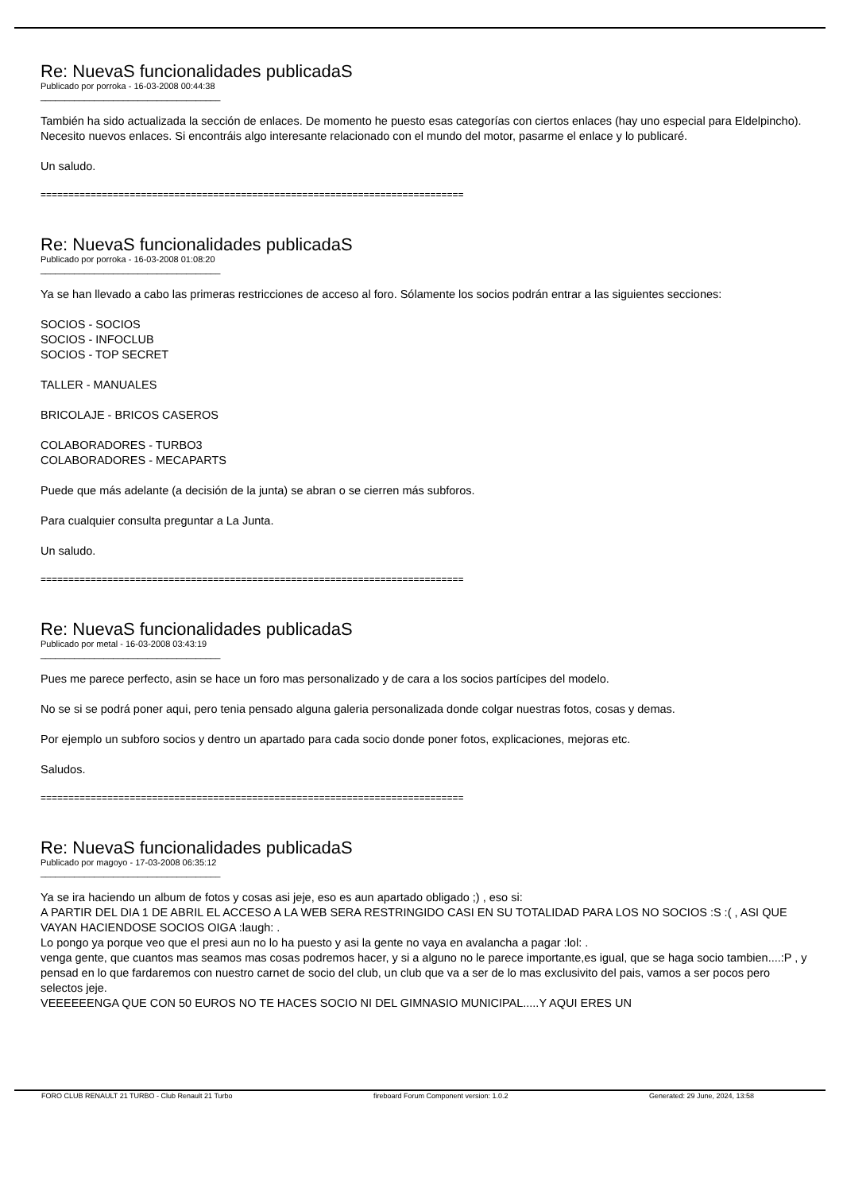Re: NuevaS funcionalidades publicadaS
Publicado por porroka - 16-03-2008 00:44:38
_____________________________________
También ha sido actualizada la sección de enlaces. De momento he puesto esas categorías con ciertos enlaces (hay uno especial para Eldelpincho). Necesito nuevos enlaces. Si encontráis algo interesante relacionado con el mundo del motor, pasarme el enlace y lo publicaré.
Un saludo.
============================================================================
Re: NuevaS funcionalidades publicadaS
Publicado por porroka - 16-03-2008 01:08:20
_____________________________________
Ya se han llevado a cabo las primeras restricciones de acceso al foro. Sólamente los socios podrán entrar a las siguientes secciones:
SOCIOS - SOCIOS
SOCIOS - INFOCLUB
SOCIOS - TOP SECRET
TALLER - MANUALES
BRICOLAJE - BRICOS CASEROS
COLABORADORES - TURBO3
COLABORADORES - MECAPARTS
Puede que más adelante (a decisión de la junta) se abran o se cierren más subforos.
Para cualquier consulta preguntar a La Junta.
Un saludo.
============================================================================
Re: NuevaS funcionalidades publicadaS
Publicado por metal - 16-03-2008 03:43:19
_____________________________________
Pues me parece perfecto, asin se hace un foro mas personalizado y de cara a los socios partícipes del modelo.
No se si se podrá poner aqui, pero tenia pensado alguna galeria personalizada donde colgar nuestras fotos, cosas y demas.
Por ejemplo un subforo socios y dentro un apartado para cada socio donde poner fotos, explicaciones, mejoras etc.
Saludos.
============================================================================
Re: NuevaS funcionalidades publicadaS
Publicado por magoyo - 17-03-2008 06:35:12
_____________________________________
Ya se ira haciendo un album de fotos y cosas asi jeje, eso es aun apartado obligado ;) , eso si:
A PARTIR DEL DIA 1 DE ABRIL EL ACCESO A LA WEB SERA RESTRINGIDO CASI EN SU TOTALIDAD PARA LOS NO SOCIOS :S :( , ASI QUE VAYAN HACIENDOSE SOCIOS OIGA :laugh: .
Lo pongo ya porque veo que el presi aun no lo ha puesto y asi la gente no vaya en avalancha a pagar :lol: .
venga gente, que cuantos mas seamos mas cosas podremos hacer, y si a alguno no le parece importante,es igual, que se haga socio tambien....:P , y pensad en lo que fardaremos con nuestro carnet de socio del club, un club que va a ser de lo mas exclusivito del pais, vamos a ser pocos pero selectos jeje.
VEEEEEENGA QUE CON 50 EUROS NO TE HACES SOCIO NI DEL GIMNASIO MUNICIPAL.....Y AQUI ERES UN
FORO CLUB RENAULT 21 TURBO - Club Renault 21 Turbo fireboard Forum Component version: 1.0.2 Generated: 29 June, 2024, 13:58